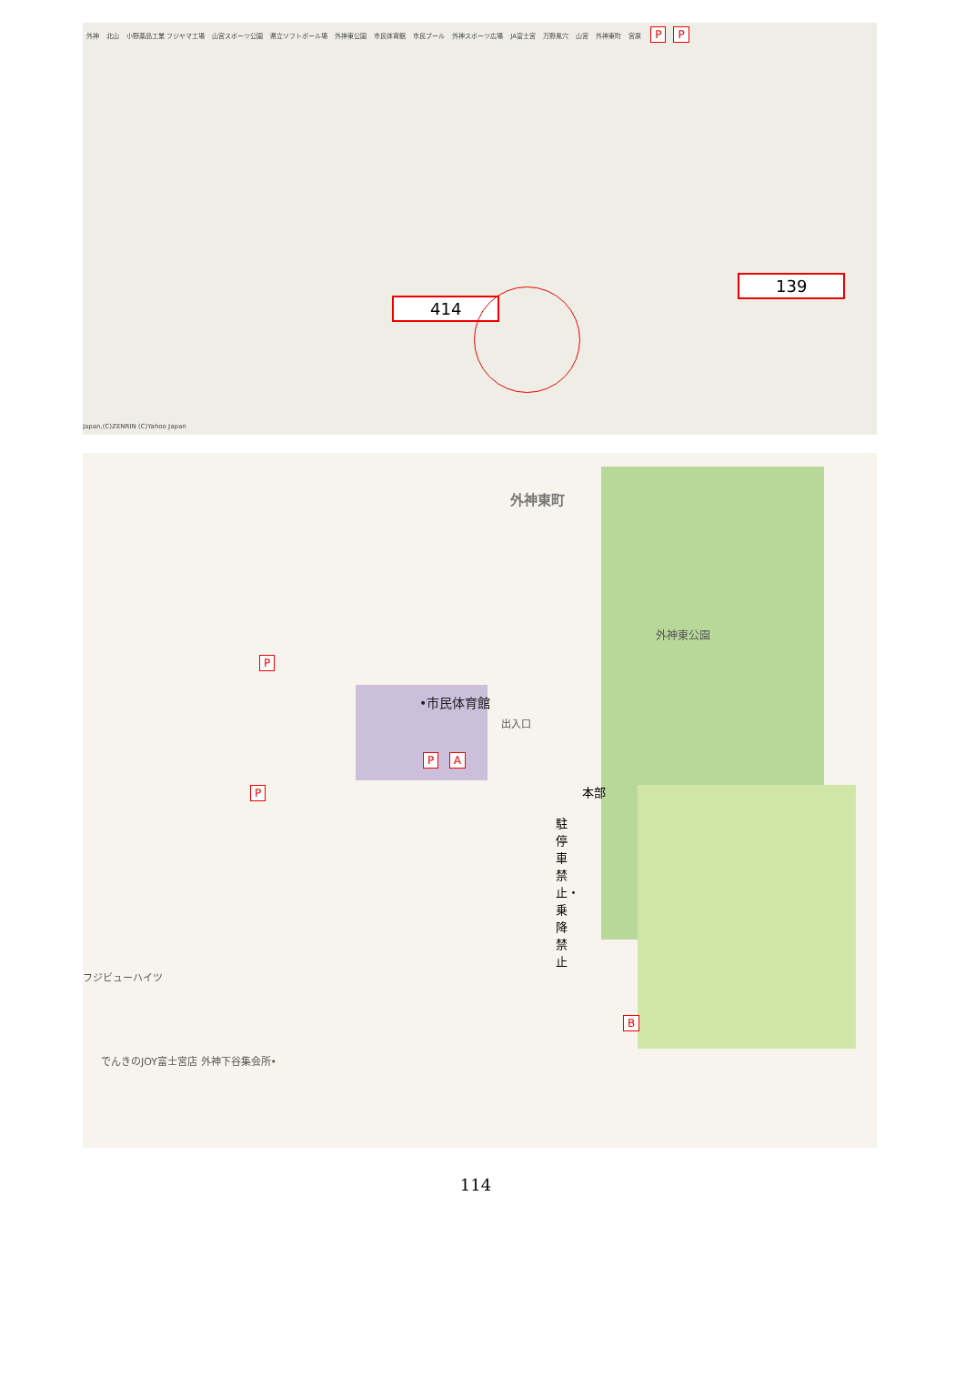外神 北山 小野薬品工業 フジヤマ工場 山宮スポーツ公園 県立ソフトボール場 外神東公園 市民体育館 市民プール 外神スポーツ広場 JA富士宮 万野風穴 山宮 外神東町 宮原 P P
414
139
Japan,(C)ZENRIN (C)Yahoo Japan
外神東町
外神東公園
P
•市民体育館
出入口
P A
P 本部
駐停車禁止・乗降禁止
フジビューハイツ
B
でんきのJOY富士宮店 外神下谷集会所•
114